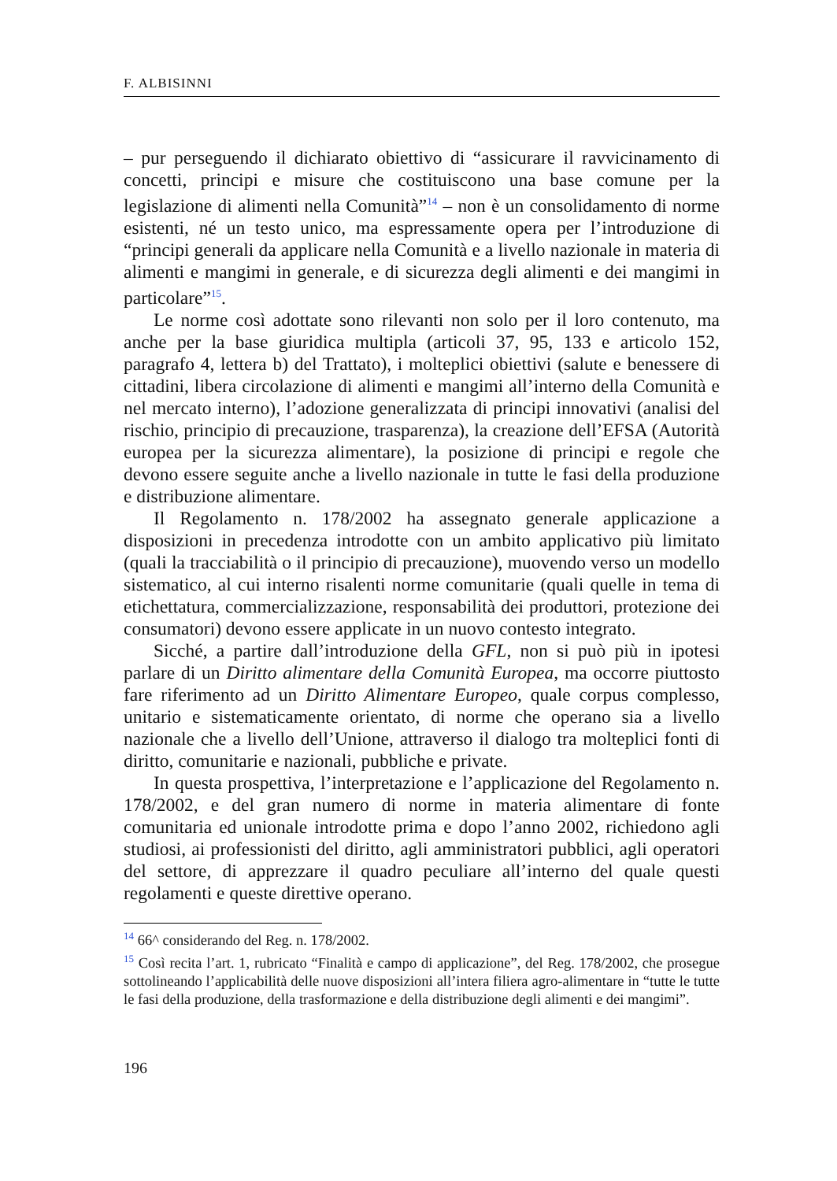F. ALBISINNI
– pur perseguendo il dichiarato obiettivo di “assicurare il ravvicinamento di concetti, principi e misure che costituiscono una base comune per la legislazione di alimenti nella Comunità”<sup>14</sup> – non è un consolidamento di norme esistenti, né un testo unico, ma espressamente opera per l’introduzione di “principi generali da applicare nella Comunità e a livello nazionale in materia di alimenti e mangimi in generale, e di sicurezza degli alimenti e dei mangimi in particolare”<sup>15</sup>.
Le norme così adottate sono rilevanti non solo per il loro contenuto, ma anche per la base giuridica multipla (articoli 37, 95, 133 e articolo 152, paragrafo 4, lettera b) del Trattato), i molteplici obiettivi (salute e benessere di cittadini, libera circolazione di alimenti e mangimi all’interno della Comunità e nel mercato interno), l’adozione generalizzata di principi innovativi (analisi del rischio, principio di precauzione, trasparenza), la creazione dell’EFSA (Autorità europea per la sicurezza alimentare), la posizione di principi e regole che devono essere seguite anche a livello nazionale in tutte le fasi della produzione e distribuzione alimentare.
Il Regolamento n. 178/2002 ha assegnato generale applicazione a disposizioni in precedenza introdotte con un ambito applicativo più limitato (quali la tracciabilità o il principio di precauzione), muovendo verso un modello sistematico, al cui interno risalenti norme comunitarie (quali quelle in tema di etichettatura, commercializzazione, responsabilità dei produttori, protezione dei consumatori) devono essere applicate in un nuovo contesto integrato.
Sicché, a partire dall’introduzione della GFL, non si può più in ipotesi parlare di un Diritto alimentare della Comunità Europea, ma occorre piuttosto fare riferimento ad un Diritto Alimentare Europeo, quale corpus complesso, unitario e sistematicamente orientato, di norme che operano sia a livello nazionale che a livello dell’Unione, attraverso il dialogo tra molteplici fonti di diritto, comunitarie e nazionali, pubbliche e private.
In questa prospettiva, l’interpretazione e l’applicazione del Regolamento n. 178/2002, e del gran numero di norme in materia alimentare di fonte comunitaria ed unionale introdotte prima e dopo l’anno 2002, richiedono agli studiosi, ai professionisti del diritto, agli amministratori pubblici, agli operatori del settore, di apprezzare il quadro peculiare all’interno del quale questi regolamenti e queste direttive operano.
<sup>14</sup> 66^ considerando del Reg. n. 178/2002.
<sup>15</sup> Così recita l’art. 1, rubricato “Finalità e campo di applicazione”, del Reg. 178/2002, che prosegue sottolineando l’applicabilità delle nuove disposizioni all’intera filiera agro-alimentare in “tutte le tutte le fasi della produzione, della trasformazione e della distribuzione degli alimenti e dei mangimi”.
196